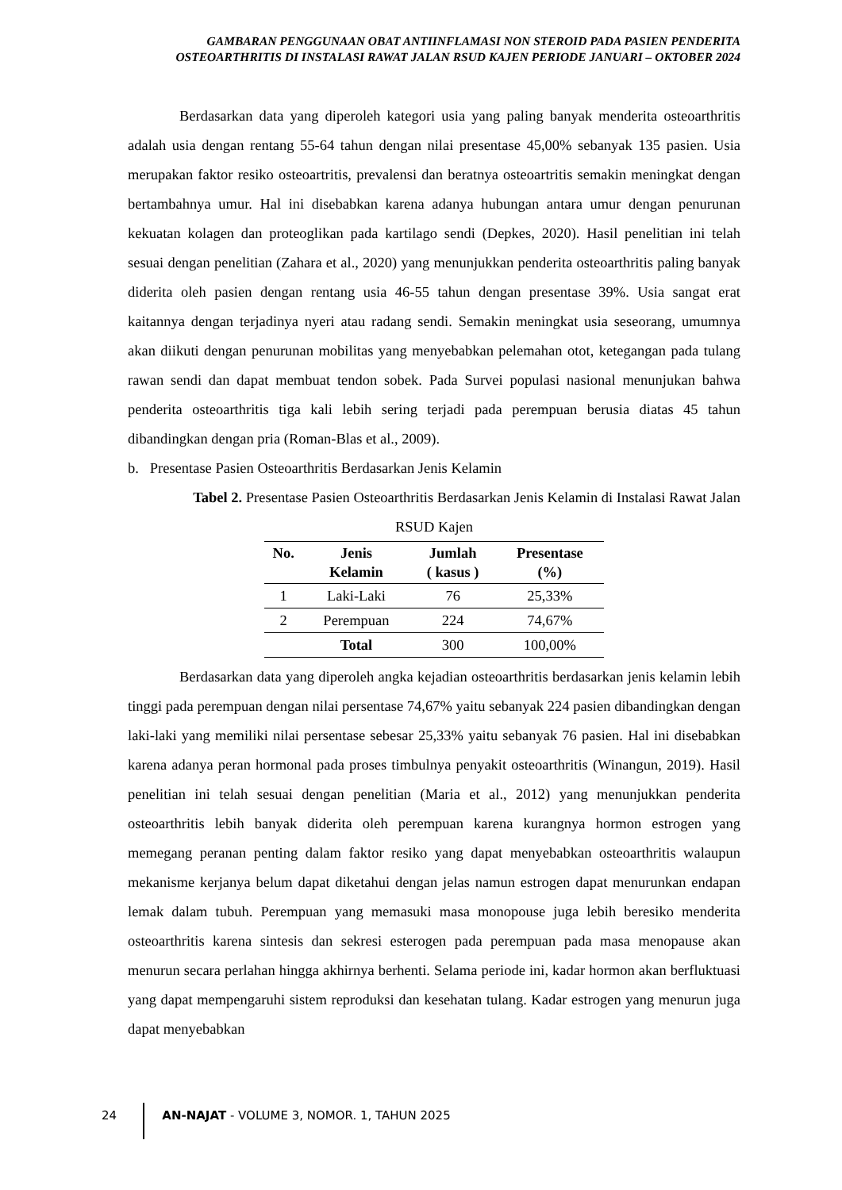GAMBARAN PENGGUNAAN OBAT ANTIINFLAMASI NON STEROID PADA PASIEN PENDERITA OSTEOARTHRITIS DI INSTALASI RAWAT JALAN RSUD KAJEN PERIODE JANUARI – OKTOBER 2024
Berdasarkan data yang diperoleh kategori usia yang paling banyak menderita osteoarthritis adalah usia dengan rentang 55-64 tahun dengan nilai presentase 45,00% sebanyak 135 pasien. Usia merupakan faktor resiko osteoartritis, prevalensi dan beratnya osteoartritis semakin meningkat dengan bertambahnya umur. Hal ini disebabkan karena adanya hubungan antara umur dengan penurunan kekuatan kolagen dan proteoglikan pada kartilago sendi (Depkes, 2020). Hasil penelitian ini telah sesuai dengan penelitian (Zahara et al., 2020) yang menunjukkan penderita osteoarthritis paling banyak diderita oleh pasien dengan rentang usia 46-55 tahun dengan presentase 39%. Usia sangat erat kaitannya dengan terjadinya nyeri atau radang sendi. Semakin meningkat usia seseorang, umumnya akan diikuti dengan penurunan mobilitas yang menyebabkan pelemahan otot, ketegangan pada tulang rawan sendi dan dapat membuat tendon sobek. Pada Survei populasi nasional menunjukan bahwa penderita osteoarthritis tiga kali lebih sering terjadi pada perempuan berusia diatas 45 tahun dibandingkan dengan pria (Roman-Blas et al., 2009).
b. Presentase Pasien Osteoarthritis Berdasarkan Jenis Kelamin
Tabel 2. Presentase Pasien Osteoarthritis Berdasarkan Jenis Kelamin di Instalasi Rawat Jalan
RSUD Kajen
| No. | Jenis Kelamin | Jumlah ( kasus ) | Presentase (%) |
| --- | --- | --- | --- |
| 1 | Laki-Laki | 76 | 25,33% |
| 2 | Perempuan | 224 | 74,67% |
| | Total | 300 | 100,00% |
Berdasarkan data yang diperoleh angka kejadian osteoarthritis berdasarkan jenis kelamin lebih tinggi pada perempuan dengan nilai persentase 74,67% yaitu sebanyak 224 pasien dibandingkan dengan laki-laki yang memiliki nilai persentase sebesar 25,33% yaitu sebanyak 76 pasien. Hal ini disebabkan karena adanya peran hormonal pada proses timbulnya penyakit osteoarthritis (Winangun, 2019). Hasil penelitian ini telah sesuai dengan penelitian (Maria et al., 2012) yang menunjukkan penderita osteoarthritis lebih banyak diderita oleh perempuan karena kurangnya hormon estrogen yang memegang peranan penting dalam faktor resiko yang dapat menyebabkan osteoarthritis walaupun mekanisme kerjanya belum dapat diketahui dengan jelas namun estrogen dapat menurunkan endapan lemak dalam tubuh. Perempuan yang memasuki masa monopouse juga lebih beresiko menderita osteoarthritis karena sintesis dan sekresi esterogen pada perempuan pada masa menopause akan menurun secara perlahan hingga akhirnya berhenti. Selama periode ini, kadar hormon akan berfluktuasi yang dapat mempengaruhi sistem reproduksi dan kesehatan tulang. Kadar estrogen yang menurun juga dapat menyebabkan
24 AN-NAJAT - VOLUME 3, NOMOR. 1, TAHUN 2025